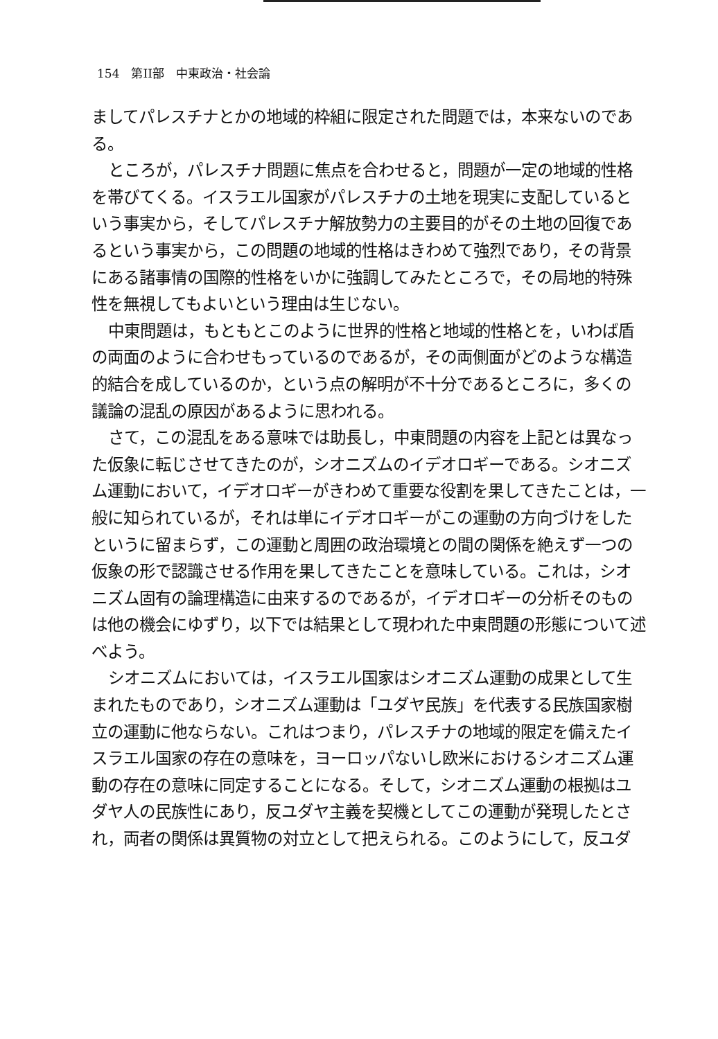154　第II部　中東政治・社会論
ましてパレスチナとかの地域的枠組に限定された問題では，本来ないのである。
ところが，パレスチナ問題に焦点を合わせると，問題が一定の地域的性格を帯びてくる。イスラエル国家がパレスチナの土地を現実に支配しているという事実から，そしてパレスチナ解放勢力の主要目的がその土地の回復であるという事実から，この問題の地域的性格はきわめて強烈であり，その背景にある諸事情の国際的性格をいかに強調してみたところで，その局地的特殊性を無視してもよいという理由は生じない。
中東問題は，もともとこのように世界的性格と地域的性格とを，いわば盾の両面のように合わせもっているのであるが，その両側面がどのような構造的結合を成しているのか，という点の解明が不十分であるところに，多くの議論の混乱の原因があるように思われる。
さて，この混乱をある意味では助長し，中東問題の内容を上記とは異なった仮象に転じさせてきたのが，シオニズムのイデオロギーである。シオニズム運動において，イデオロギーがきわめて重要な役割を果してきたことは，一般に知られているが，それは単にイデオロギーがこの運動の方向づけをしたというに留まらず，この運動と周囲の政治環境との間の関係を絶えず一つの仮象の形で認識させる作用を果してきたことを意味している。これは，シオニズム固有の論理構造に由来するのであるが，イデオロギーの分析そのものは他の機会にゆずり，以下では結果として現われた中東問題の形態について述べよう。
シオニズムにおいては，イスラエル国家はシオニズム運動の成果として生まれたものであり，シオニズム運動は「ユダヤ民族」を代表する民族国家樹立の運動に他ならない。これはつまり，パレスチナの地域的限定を備えたイスラエル国家の存在の意味を，ヨーロッパないし欧米におけるシオニズム運動の存在の意味に同定することになる。そして，シオニズム運動の根拠はユダヤ人の民族性にあり，反ユダヤ主義を契機としてこの運動が発現したとされ，両者の関係は異質物の対立として把えられる。このようにして，反ユダ